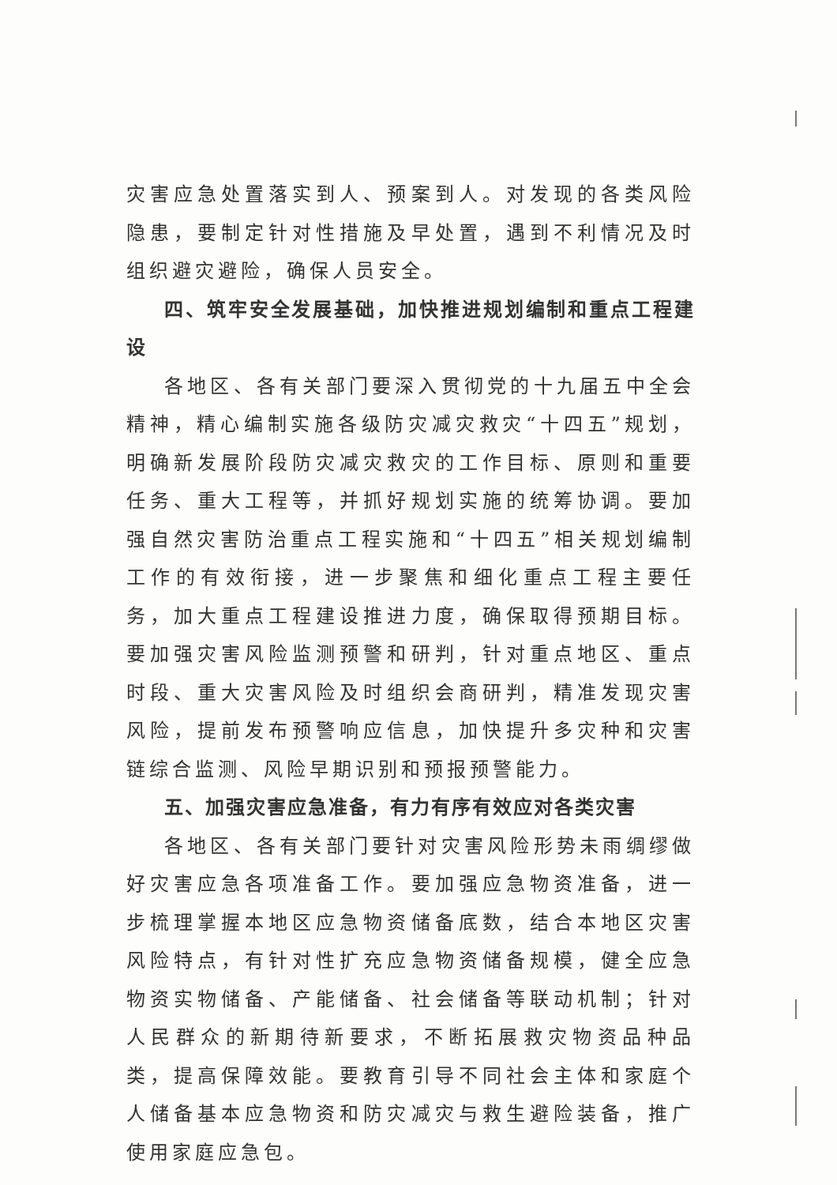灾害应急处置落实到人、预案到人。对发现的各类风险隐患，要制定针对性措施及早处置，遇到不利情况及时组织避灾避险，确保人员安全。
四、筑牢安全发展基础，加快推进规划编制和重点工程建设
各地区、各有关部门要深入贯彻党的十九届五中全会精神，精心编制实施各级防灾减灾救灾“十四五”规划，明确新发展阶段防灾减灾救灾的工作目标、原则和重要任务、重大工程等，并抓好规划实施的统筹协调。要加强自然灾害防治重点工程实施和“十四五”相关规划编制工作的有效衔接，进一步聚焦和细化重点工程主要任务，加大重点工程建设推进力度，确保取得预期目标。要加强灾害风险监测预警和研判，针对重点地区、重点时段、重大灾害风险及时组织会商研判，精准发现灾害风险，提前发布预警响应信息，加快提升多灾种和灾害链综合监测、风险早期识别和预报预警能力。
五、加强灾害应急准备，有力有序有效应对各类灾害
各地区、各有关部门要针对灾害风险形势未雨绸缪做好灾害应急各项准备工作。要加强应急物资准备，进一步梳理掌握本地区应急物资储备底数，结合本地区灾害风险特点，有针对性扩充应急物资储备规模，健全应急物资实物储备、产能储备、社会储备等联动机制；针对人民群众的新期待新要求，不断拓展救灾物资品种品类，提高保障效能。要教育引导不同社会主体和家庭个人储备基本应急物资和防灾减灾与救生避险装备，推广使用家庭应急包。